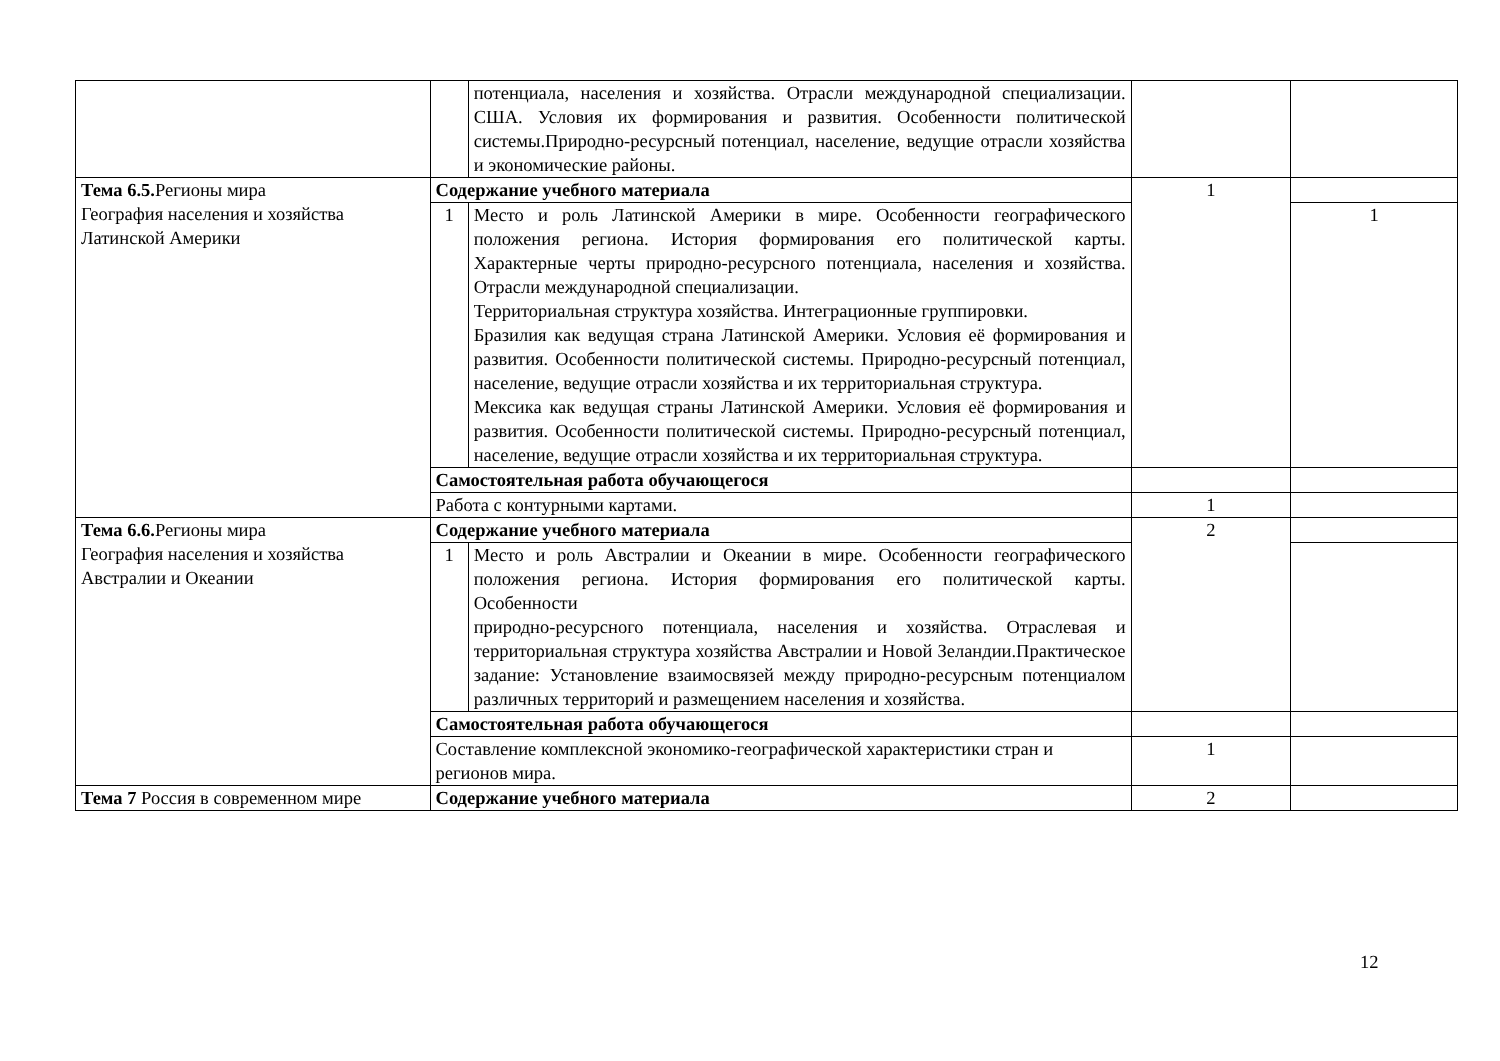| | | потенциала, населения и хозяйства. Отрасли международной специализации. США. Условия их формирования и развития. Особенности политической системы.Природно-ресурсный потенциал, население, ведущие отрасли хозяйства и экономические районы. | | |
| Тема 6.5. Регионы мира География населения и хозяйства Латинской Америки | Содержание учебного материала | | 1 | |
| | 1 | Место и роль Латинской Америки в мире. Особенности географического положения региона. История формирования его политической карты. Характерные черты природно-ресурсного потенциала, населения и хозяйства. Отрасли международной специализации. Территориальная структура хозяйства. Интеграционные группировки. Бразилия как ведущая страна Латинской Америки. Условия её формирования и развития. Особенности политической системы. Природно-ресурсный потенциал, население, ведущие отрасли хозяйства и их территориальная структура. Мексика как ведущая страны Латинской Америки. Условия её формирования и развития. Особенности политической системы. Природно-ресурсный потенциал, население, ведущие отрасли хозяйства и их территориальная структура. | | 1 |
| | Самостоятельная работа обучающегося | | | |
| | Работа с контурными картами. | | 1 | |
| Тема 6.6. Регионы мира География населения и хозяйства Австралии и Океании | Содержание учебного материала | | 2 | |
| | 1 | Место и роль Австралии и Океании в мире. Особенности географического положения региона. История формирования его политической карты. Особенности природно-ресурсного потенциала, населения и хозяйства. Отраслевая и территориальная структура хозяйства Австралии и Новой Зеландии.Практическое задание: Установление взаимосвязей между природно-ресурсным потенциалом различных территорий и размещением населения и хозяйства. | | |
| | Самостоятельная работа обучающегося | | | |
| | Составление комплексной экономико-географической характеристики стран и регионов мира. | | 1 | |
| Тема 7 Россия в современном мире | Содержание учебного материала | | 2 | |
12